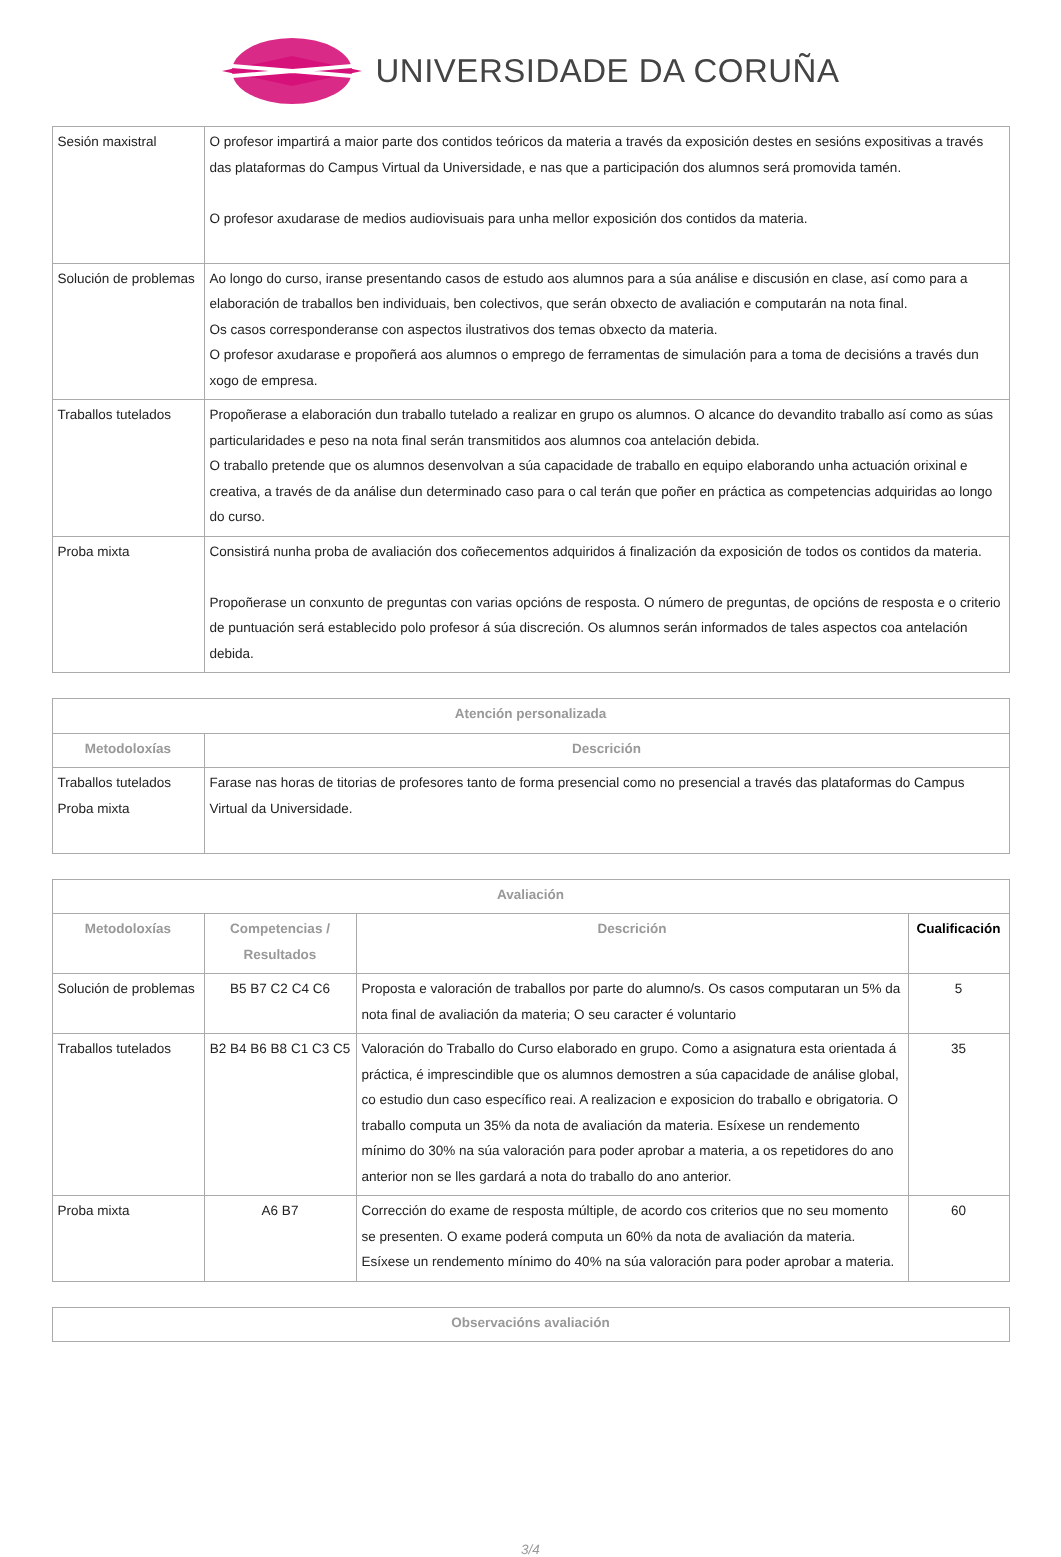UNIVERSIDADE DA CORUÑA
| Sesión maxistral | O profesor impartirá a maior parte dos contidos teóricos da materia a través da exposición destes en sesións expositivas a través das plataformas do Campus Virtual da Universidade, e nas que a participación dos alumnos será promovida tamén. O profesor axudarase de medios audiovisuais para unha mellor exposición dos contidos da materia. |
| Solución de problemas | Ao longo do curso, iranse presentando casos de estudo aos alumnos para a súa análise e discusión en clase, así como para a elaboración de traballos ben individuais, ben colectivos, que serán obxecto de avaliación e computarán na nota final. Os casos corresponderanse con aspectos ilustrativos dos temas obxecto da materia. O profesor axudarase e propoñerá aos alumnos o emprego de ferramentas de simulación para a toma de decisións a través dun xogo de empresa. |
| Traballos tutelados | Propoñerase a elaboración dun traballo tutelado a realizar en grupo os alumnos. O alcance do devandito traballo así como as súas particularidades e peso na nota final serán transmitidos aos alumnos coa antelación debida. O traballo pretende que os alumnos desenvolvan a súa capacidade de traballo en equipo elaborando unha actuación orixinal e creativa, a través de da análise dun determinado caso para o cal terán que poñer en práctica as competencias adquiridas ao longo do curso. |
| Proba mixta | Consistirá nunha proba de avaliación dos coñecementos adquiridos á finalización da exposición de todos os contidos da materia. Propoñerase un conxunto de preguntas con varias opcións de resposta. O número de preguntas, de opcións de resposta e o criterio de puntuación será establecido polo profesor á súa discreción. Os alumnos serán informados de tales aspectos coa antelación debida. |
| Atención personalizada | |
| --- | --- |
| Metodoloxías | Descrición |
| Traballos tutelados Proba mixta | Farase nas horas de titorias de profesores tanto de forma presencial como no presencial a través das plataformas do Campus Virtual da Universidade. |
| Avaliación | | | |
| --- | --- | --- | --- |
| Metodoloxías | Competencias / Resultados | Descrición | Cualificación |
| Solución de problemas | B5 B7 C2 C4 C6 | Proposta e valoración de traballos por parte do alumno/s. Os casos computaran un 5% da nota final de avaliación da materia; O seu caracter é voluntario | 5 |
| Traballos tutelados | B2 B4 B6 B8 C1 C3 C5 | Valoración do Traballo do Curso elaborado en grupo. Como a asignatura esta orientada á práctica, é imprescindible que os alumnos demostren a súa capacidade de análise global, co estudio dun caso específico reai. A realizacion e exposicion do traballo e obrigatoria. O traballo computa un 35% da nota de avaliación da materia. Esíxese un rendemento mínimo do 30% na súa valoración para poder aprobar a materia, a os repetidores do ano anterior non se lles gardará a nota do traballo do ano anterior. | 35 |
| Proba mixta | A6 B7 | Corrección do exame de resposta múltiple, de acordo cos criterios que no seu momento se presenten. O exame poderá computa un 60% da nota de avaliación da materia. Esíxese un rendemento mínimo do 40% na súa valoración para poder aprobar a materia. | 60 |
| Observacións avaliación |
| --- |
3/4